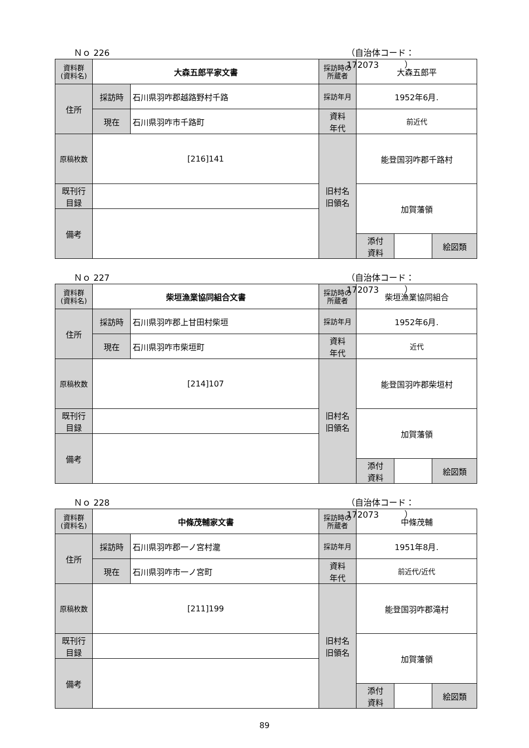Ｎｏ 226 （自治体コード： 172073　　　）
| 資料群 (資料名) | 大森五郎平家文書 | | 採訪時の 所蔵者 | 大森五郎平 | | | |
| 住所 | 採訪時 | 石川県羽咋郡越路野村千路 | 採訪年月 | 1952年6月. | | | |
| | 現在 | 石川県羽咋市千路町 | 資料 年代 | 前近代 | | | |
| 原稿枚数 | [216]141 | | 旧村名 旧領名 | 能登国羽咋郡千路村 | | | |
| 既刊行 目録 | | | | 加賀藩領 | | | |
| 備考 | | | | | | | |
| | | | | 添付 資料 | | 絵図類 | |
Ｎｏ 227 （自治体コード： 172073　　　）
| 資料群 (資料名) | 柴垣漁業協同組合文書 | | 採訪時の 所蔵者 | 柴垣漁業協同組合 | | | |
| 住所 | 採訪時 | 石川県羽咋郡上甘田村柴垣 | 採訪年月 | 1952年6月. | | | |
| | 現在 | 石川県羽咋市柴垣町 | 資料 年代 | 近代 | | | |
| 原稿枚数 | [214]107 | | 旧村名 旧領名 | 能登国羽咋郡柴垣村 | | | |
| 既刊行 目録 | | | | 加賀藩領 | | | |
| 備考 | | | | | | | |
| | | | | 添付 資料 | | 絵図類 | |
Ｎｏ 228 （自治体コード： 172073　　　）
| 資料群 (資料名) | 中條茂輔家文書 | | 採訪時の 所蔵者 | 中條茂輔 | | | |
| 住所 | 採訪時 | 石川県羽咋郡一ノ宮村瀧 | 採訪年月 | 1951年8月. | | | |
| | 現在 | 石川県羽咋市一ノ宮町 | 資料 年代 | 前近代/近代 | | | |
| 原稿枚数 | [211]199 | | 旧村名 旧領名 | 能登国羽咋郡滝村 | | | |
| 既刊行 目録 | | | | 加賀藩領 | | | |
| 備考 | | | | | | | |
| | | | | 添付 資料 | | 絵図類 | |
89